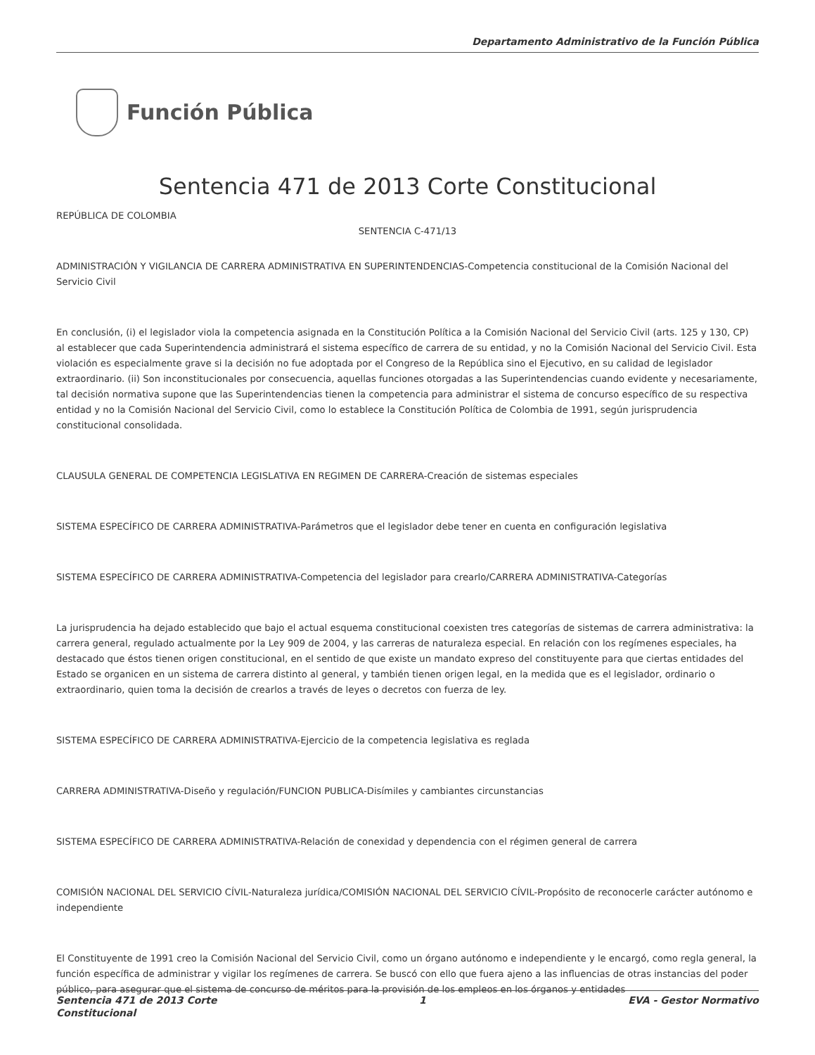Departamento Administrativo de la Función Pública
Función Pública
Sentencia 471 de 2013 Corte Constitucional
REPÚBLICA DE COLOMBIA
SENTENCIA C-471/13
ADMINISTRACIÓN Y VIGILANCIA DE CARRERA ADMINISTRATIVA EN SUPERINTENDENCIAS-Competencia constitucional de la Comisión Nacional del Servicio Civil
En conclusión, (i) el legislador viola la competencia asignada en la Constitución Política a la Comisión Nacional del Servicio Civil (arts. 125 y 130, CP) al establecer que cada Superintendencia administrará el sistema específico de carrera de su entidad, y no la Comisión Nacional del Servicio Civil. Esta violación es especialmente grave si la decisión no fue adoptada por el Congreso de la República sino el Ejecutivo, en su calidad de legislador extraordinario. (ii) Son inconstitucionales por consecuencia, aquellas funciones otorgadas a las Superintendencias cuando evidente y necesariamente, tal decisión normativa supone que las Superintendencias tienen la competencia para administrar el sistema de concurso específico de su respectiva entidad y no la Comisión Nacional del Servicio Civil, como lo establece la Constitución Política de Colombia de 1991, según jurisprudencia constitucional consolidada.
CLAUSULA GENERAL DE COMPETENCIA LEGISLATIVA EN REGIMEN DE CARRERA-Creación de sistemas especiales
SISTEMA ESPECÍFICO DE CARRERA ADMINISTRATIVA-Parámetros que el legislador debe tener en cuenta en configuración legislativa
SISTEMA ESPECÍFICO DE CARRERA ADMINISTRATIVA-Competencia del legislador para crearlo/CARRERA ADMINISTRATIVA-Categorías
La jurisprudencia ha dejado establecido que bajo el actual esquema constitucional coexisten tres categorías de sistemas de carrera administrativa: la carrera general, regulado actualmente por la Ley 909 de 2004, y las carreras de naturaleza especial. En relación con los regímenes especiales, ha destacado que éstos tienen origen constitucional, en el sentido de que existe un mandato expreso del constituyente para que ciertas entidades del Estado se organicen en un sistema de carrera distinto al general, y también tienen origen legal, en la medida que es el legislador, ordinario o extraordinario, quien toma la decisión de crearlos a través de leyes o decretos con fuerza de ley.
SISTEMA ESPECÍFICO DE CARRERA ADMINISTRATIVA-Ejercicio de la competencia legislativa es reglada
CARRERA ADMINISTRATIVA-Diseño y regulación/FUNCION PUBLICA-Disímiles y cambiantes circunstancias
SISTEMA ESPECÍFICO DE CARRERA ADMINISTRATIVA-Relación de conexidad y dependencia con el régimen general de carrera
COMISIÓN NACIONAL DEL SERVICIO CÍVIL-Naturaleza jurídica/COMISIÓN NACIONAL DEL SERVICIO CÍVIL-Propósito de reconocerle carácter autónomo e independiente
El Constituyente de 1991 creo la Comisión Nacional del Servicio Civil, como un órgano autónomo e independiente y le encargó, como regla general, la función específica de administrar y vigilar los regímenes de carrera. Se buscó con ello que fuera ajeno a las influencias de otras instancias del poder público, para asegurar que el sistema de concurso de méritos para la provisión de los empleos en los órganos y entidades
Sentencia 471 de 2013 Corte
Constitucional 1 EVA - Gestor Normativo